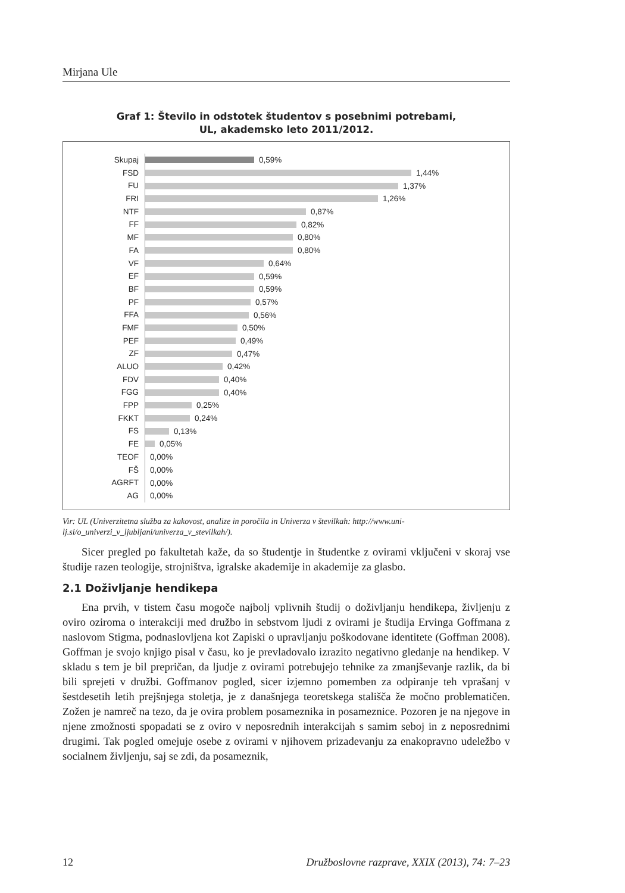Mirjana Ule
Graf 1: Število in odstotek študentov s posebnimi potrebami,
UL, akademsko leto 2011/2012.
Skupaj 0,59%
FSD 1,44%
FU 1,37%
FRI 1,26%
NTF 0,87%
FF 0,82%
MF 0,80%
FA 0,80%
VF 0,64%
EF 0,59%
BF 0,59%
PF 0,57%
FFA 0,56%
FMF 0,50%
PEF 0,49%
ZF 0,47%
ALUO 0,42%
FDV 0,40%
FGG 0,40%
FPP 0,25%
FKKT 0,24%
FS 0,13%
FE 0,05%
TEOF 0,00%
FŠ 0,00%
AGRFT 0,00%
AG 0,00%
Vir: UL (Univerzitetna služba za kakovost, analize in poročila in Univerza v številkah: http://www.uni-lj.si/o_univerzi_v_ljubljani/univerza_v_stevilkah/).
Sicer pregled po fakultetah kaže, da so študentje in študentke z ovirami vključeni v skoraj vse študije razen teologije, strojništva, igralske akademije in akademije za glasbo.
2.1 Doživljanje hendikepa
Ena prvih, v tistem času mogoče najbolj vplivnih študij o doživljanju hendikepa, življenju z oviro oziroma o interakciji med družbo in sebstvom ljudi z ovirami je študija Ervinga Goffmana z naslovom Stigma, podnaslovljena kot Zapiski o upravljanju poškodovane identitete (Goffman 2008). Goffman je svojo knjigo pisal v času, ko je prevladovalo izrazito negativno gledanje na hendikep. V skladu s tem je bil prepričan, da ljudje z ovirami potrebujejo tehnike za zmanjševanje razlik, da bi bili sprejeti v družbi. Goffmanov pogled, sicer izjemno pomemben za odpiranje teh vprašanj v šestdesetih letih prejšnjega stoletja, je z današnjega teoretskega stališča že močno problematičen. Zožen je namreč na tezo, da je ovira problem posameznika in posameznice. Pozoren je na njegove in njene zmožnosti spopadati se z oviro v neposrednih interakcijah s samim seboj in z neposrednimi drugimi. Tak pogled omejuje osebe z ovirami v njihovem prizadevanju za enakopravno udeležbo v socialnem življenju, saj se zdi, da posameznik,
12 Družboslovne razprave, XXIX (2013), 74: 7–23